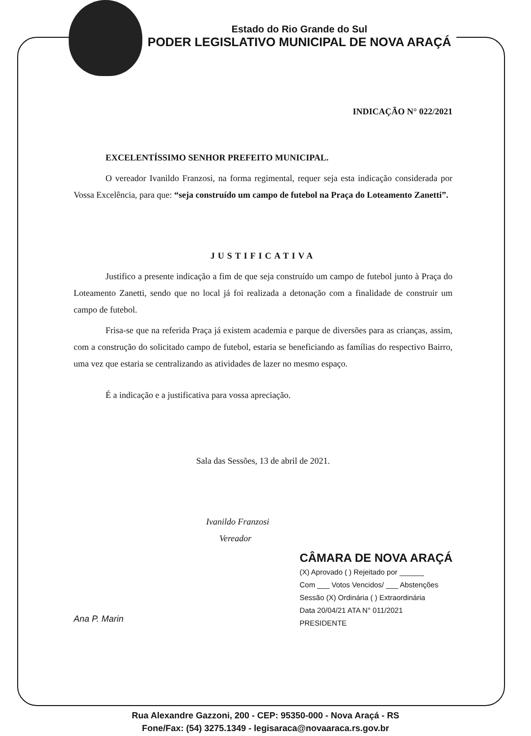Estado do Rio Grande do Sul
PODER LEGISLATIVO MUNICIPAL DE NOVA ARAÇÁ
INDICAÇÃO N° 022/2021
EXCELENTÍSSIMO SENHOR PREFEITO MUNICIPAL.
O vereador Ivanildo Franzosi, na forma regimental, requer seja esta indicação considerada por Vossa Excelência, para que: “seja construído um campo de futebol na Praça do Loteamento Zanetti”.
JUSTIFICATIVA
Justifico a presente indicação a fim de que seja construído um campo de futebol junto à Praça do Loteamento Zanetti, sendo que no local já foi realizada a detonação com a finalidade de construir um campo de futebol.
Frisa-se que na referida Praça já existem academia e parque de diversões para as crianças, assim, com a construção do solicitado campo de futebol, estaria se beneficiando as famílias do respectivo Bairro, uma vez que estaria se centralizando as atividades de lazer no mesmo espaço.
É a indicação e a justificativa para vossa apreciação.
Sala das Sessões, 13 de abril de 2021.
Ivanildo Franzosi
Vereador
Ana P. Marin
CÂMARA DE NOVA ARAÇÁ
(X) Aprovado ( ) Rejeitado por ______
Com ___ Votos Vencidos/ ___ Abstenções
Sessão (X) Ordinária ( ) Extraordinária
Data 20/04/21 ATA N° 011/2021
PRESIDENTE
Rua Alexandre Gazzoni, 200 - CEP: 95350-000 - Nova Araçá - RS
Fone/Fax: (54) 3275.1349 - legisaraca@novaaraca.rs.gov.br